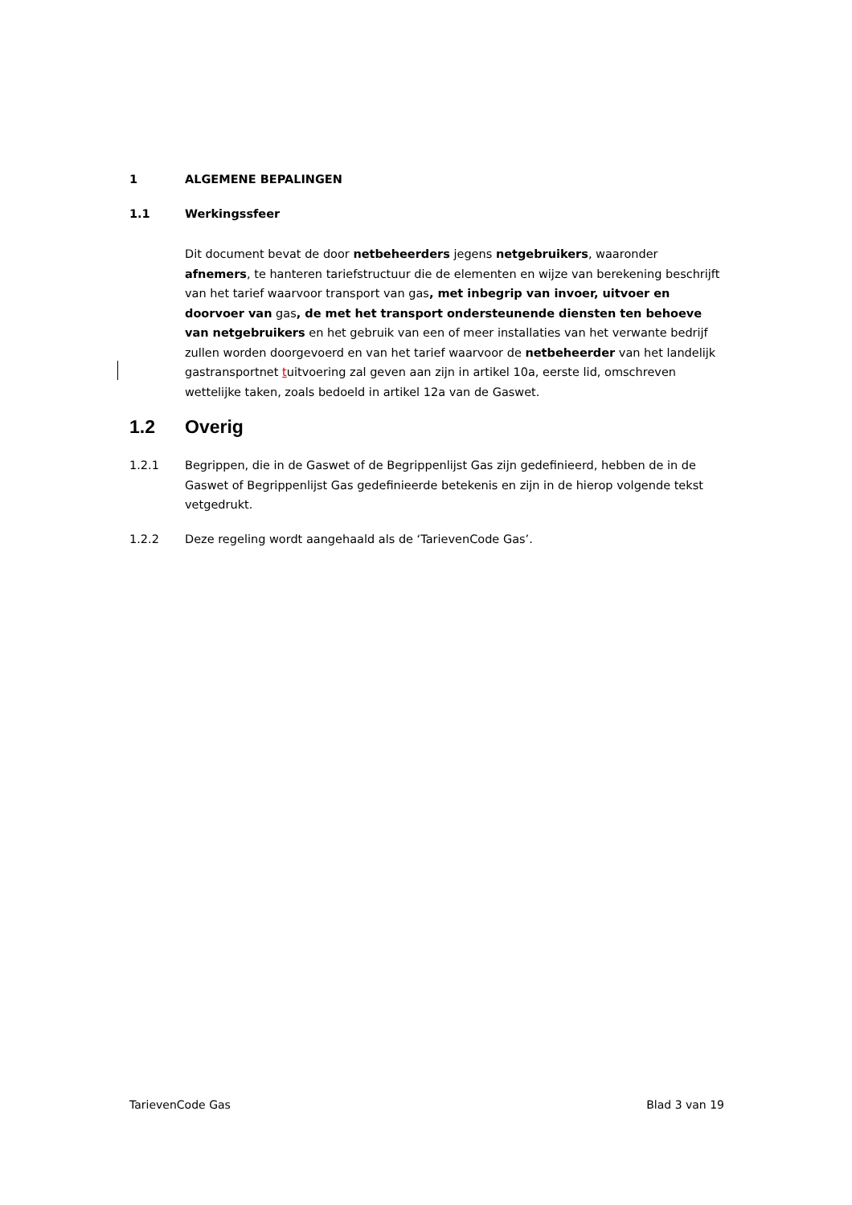1 ALGEMENE BEPALINGEN
1.1 Werkingssfeer
Dit document bevat de door netbeheerders jegens netgebruikers, waaronder afnemers, te hanteren tariefstructuur die de elementen en wijze van berekening beschrijft van het tarief waarvoor transport van gas, met inbegrip van invoer, uitvoer en doorvoer van gas, de met het transport ondersteunende diensten ten behoeve van netgebruikers en het gebruik van een of meer installaties van het verwante bedrijf zullen worden doorgevoerd en van het tarief waarvoor de netbeheerder van het landelijk gastransportnet tuitvoering zal geven aan zijn in artikel 10a, eerste lid, omschreven wettelijke taken, zoals bedoeld in artikel 12a van de Gaswet.
1.2 Overig
1.2.1 Begrippen, die in de Gaswet of de Begrippenlijst Gas zijn gedefinieerd, hebben de in de Gaswet of Begrippenlijst Gas gedefinieerde betekenis en zijn in de hierop volgende tekst vetgedrukt.
1.2.2 Deze regeling wordt aangehaald als de ‘TarievenCode Gas’.
TarievenCode Gas Blad 3 van 19